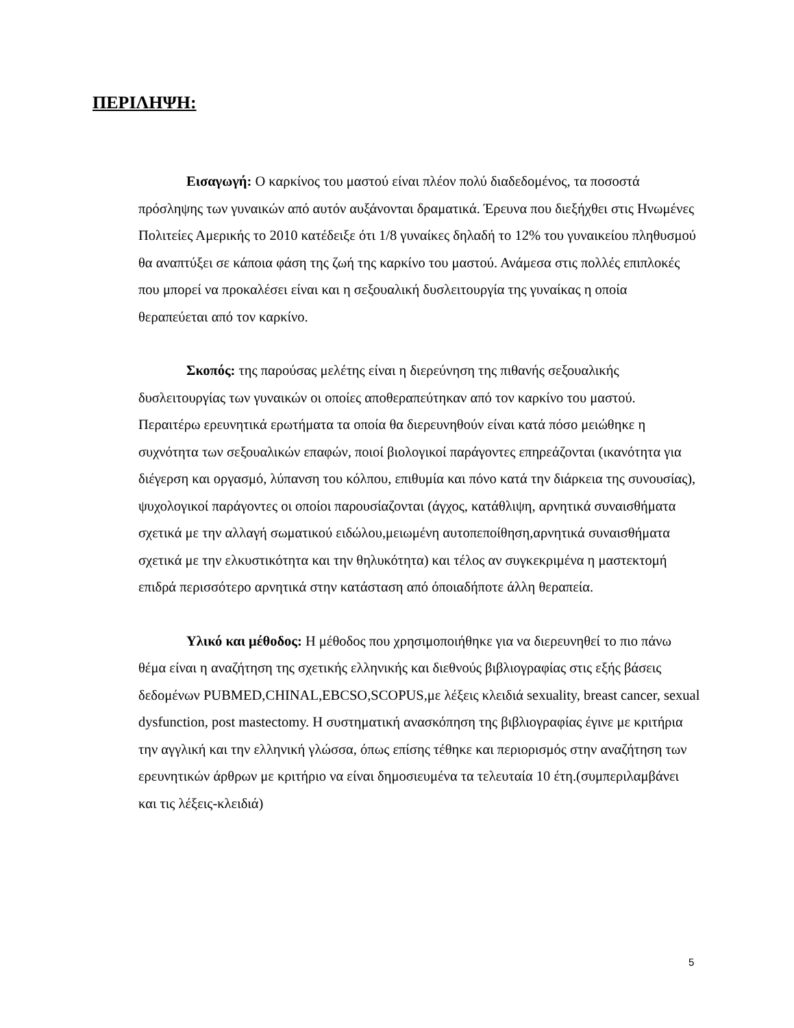ΠΕΡΙΛΗΨΗ:
Εισαγωγή: Ο καρκίνος του μαστού είναι πλέον πολύ διαδεδομένος, τα ποσοστά πρόσληψης των γυναικών από αυτόν αυξάνονται δραματικά. Έρευνα που διεξήχθει στις Ηνωμένες Πολιτείες Αμερικής το 2010 κατέδειξε ότι 1/8 γυναίκες δηλαδή το 12% του γυναικείου πληθυσμού θα αναπτύξει σε κάποια φάση της ζωή της καρκίνο του μαστού. Ανάμεσα στις πολλές επιπλοκές που μπορεί να προκαλέσει είναι και η σεξουαλική δυσλειτουργία της γυναίκας η οποία θεραπεύεται από τον καρκίνο.
Σκοπός: της παρούσας μελέτης είναι η διερεύνηση της πιθανής σεξουαλικής δυσλειτουργίας των γυναικών οι οποίες αποθεραπεύτηκαν από τον καρκίνο του μαστού. Περαιτέρω ερευνητικά ερωτήματα τα οποία θα διερευνηθούν είναι κατά πόσο μειώθηκε η συχνότητα των σεξουαλικών επαφών, ποιοί βιολογικοί παράγοντες επηρεάζονται (ικανότητα για διέγερση και οργασμό, λύπανση του κόλπου, επιθυμία και πόνο κατά την διάρκεια της συνουσίας), ψυχολογικοί παράγοντες οι οποίοι παρουσίαζονται (άγχος, κατάθλιψη, αρνητικά συναισθήματα σχετικά με την αλλαγή σωματικού ειδώλου,μειωμένη αυτοπεποίθηση,αρνητικά συναισθήματα σχετικά με την ελκυστικότητα και την θηλυκότητα) και τέλος αν συγκεκριμένα η μαστεκτομή επιδρά περισσότερο αρνητικά στην κατάσταση από όποιαδήποτε άλλη θεραπεία.
Υλικό και μέθοδος: Η μέθοδος που χρησιμοποιήθηκε για να διερευνηθεί το πιο πάνω θέμα είναι η αναζήτηση της σχετικής ελληνικής και διεθνούς βιβλιογραφίας στις εξής βάσεις δεδομένων PUBMED,CHINAL,EBCSO,SCOPUS,με λέξεις κλειδιά sexuality, breast cancer, sexual dysfunction, post mastectomy. Η συστηματική ανασκόπηση της βιβλιογραφίας έγινε με κριτήρια την αγγλική και την ελληνική γλώσσα, όπως επίσης τέθηκε και περιορισμός στην αναζήτηση των ερευνητικών άρθρων με κριτήριο να είναι δημοσιευμένα τα τελευταία 10 έτη.(συμπεριλαμβάνει και τις λέξεις-κλειδιά)
5